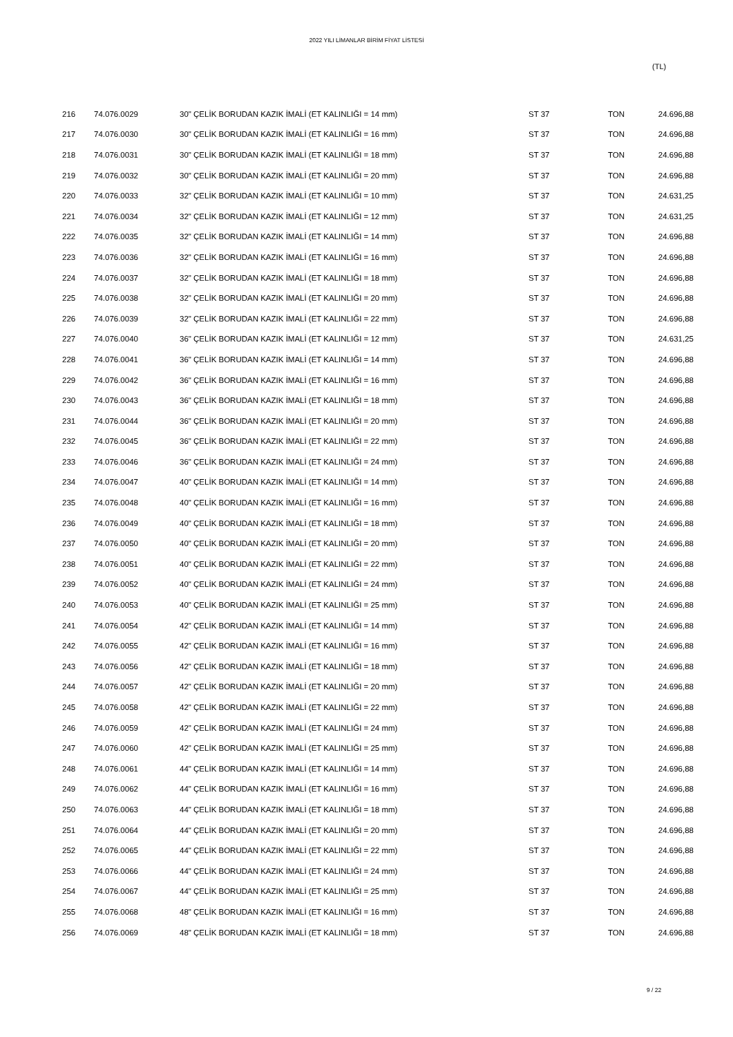2022 YILI LİMANLAR BİRİM FİYAT LİSTESİ
(TL)
| 216 | 74.076.0029 | 30" ÇELİK BORUDAN KAZIK İMALİ (ET KALINLIĞI = 14 mm) | ST 37 | TON | 24.696,88 |
| 217 | 74.076.0030 | 30" ÇELİK BORUDAN KAZIK İMALİ (ET KALINLIĞI = 16 mm) | ST 37 | TON | 24.696,88 |
| 218 | 74.076.0031 | 30" ÇELİK BORUDAN KAZIK İMALİ (ET KALINLIĞI = 18 mm) | ST 37 | TON | 24.696,88 |
| 219 | 74.076.0032 | 30" ÇELİK BORUDAN KAZIK İMALİ (ET KALINLIĞI = 20 mm) | ST 37 | TON | 24.696,88 |
| 220 | 74.076.0033 | 32" ÇELİK BORUDAN KAZIK İMALİ (ET KALINLIĞI = 10 mm) | ST 37 | TON | 24.631,25 |
| 221 | 74.076.0034 | 32" ÇELİK BORUDAN KAZIK İMALİ (ET KALINLIĞI = 12 mm) | ST 37 | TON | 24.631,25 |
| 222 | 74.076.0035 | 32" ÇELİK BORUDAN KAZIK İMALİ (ET KALINLIĞI = 14 mm) | ST 37 | TON | 24.696,88 |
| 223 | 74.076.0036 | 32" ÇELİK BORUDAN KAZIK İMALİ (ET KALINLIĞI = 16 mm) | ST 37 | TON | 24.696,88 |
| 224 | 74.076.0037 | 32" ÇELİK BORUDAN KAZIK İMALİ (ET KALINLIĞI = 18 mm) | ST 37 | TON | 24.696,88 |
| 225 | 74.076.0038 | 32" ÇELİK BORUDAN KAZIK İMALİ (ET KALINLIĞI = 20 mm) | ST 37 | TON | 24.696,88 |
| 226 | 74.076.0039 | 32" ÇELİK BORUDAN KAZIK İMALİ (ET KALINLIĞI = 22 mm) | ST 37 | TON | 24.696,88 |
| 227 | 74.076.0040 | 36" ÇELİK BORUDAN KAZIK İMALİ (ET KALINLIĞI = 12 mm) | ST 37 | TON | 24.631,25 |
| 228 | 74.076.0041 | 36" ÇELİK BORUDAN KAZIK İMALİ (ET KALINLIĞI = 14 mm) | ST 37 | TON | 24.696,88 |
| 229 | 74.076.0042 | 36" ÇELİK BORUDAN KAZIK İMALİ (ET KALINLIĞI = 16 mm) | ST 37 | TON | 24.696,88 |
| 230 | 74.076.0043 | 36" ÇELİK BORUDAN KAZIK İMALİ (ET KALINLIĞI = 18 mm) | ST 37 | TON | 24.696,88 |
| 231 | 74.076.0044 | 36" ÇELİK BORUDAN KAZIK İMALİ (ET KALINLIĞI = 20 mm) | ST 37 | TON | 24.696,88 |
| 232 | 74.076.0045 | 36" ÇELİK BORUDAN KAZIK İMALİ (ET KALINLIĞI = 22 mm) | ST 37 | TON | 24.696,88 |
| 233 | 74.076.0046 | 36" ÇELİK BORUDAN KAZIK İMALİ (ET KALINLIĞI = 24 mm) | ST 37 | TON | 24.696,88 |
| 234 | 74.076.0047 | 40" ÇELİK BORUDAN KAZIK İMALİ (ET KALINLIĞI = 14 mm) | ST 37 | TON | 24.696,88 |
| 235 | 74.076.0048 | 40" ÇELİK BORUDAN KAZIK İMALİ (ET KALINLIĞI = 16 mm) | ST 37 | TON | 24.696,88 |
| 236 | 74.076.0049 | 40" ÇELİK BORUDAN KAZIK İMALİ (ET KALINLIĞI = 18 mm) | ST 37 | TON | 24.696,88 |
| 237 | 74.076.0050 | 40" ÇELİK BORUDAN KAZIK İMALİ (ET KALINLIĞI = 20 mm) | ST 37 | TON | 24.696,88 |
| 238 | 74.076.0051 | 40" ÇELİK BORUDAN KAZIK İMALİ (ET KALINLIĞI = 22 mm) | ST 37 | TON | 24.696,88 |
| 239 | 74.076.0052 | 40" ÇELİK BORUDAN KAZIK İMALİ (ET KALINLIĞI = 24 mm) | ST 37 | TON | 24.696,88 |
| 240 | 74.076.0053 | 40" ÇELİK BORUDAN KAZIK İMALİ (ET KALINLIĞI = 25 mm) | ST 37 | TON | 24.696,88 |
| 241 | 74.076.0054 | 42" ÇELİK BORUDAN KAZIK İMALİ (ET KALINLIĞI = 14 mm) | ST 37 | TON | 24.696,88 |
| 242 | 74.076.0055 | 42" ÇELİK BORUDAN KAZIK İMALİ (ET KALINLIĞI = 16 mm) | ST 37 | TON | 24.696,88 |
| 243 | 74.076.0056 | 42" ÇELİK BORUDAN KAZIK İMALİ (ET KALINLIĞI = 18 mm) | ST 37 | TON | 24.696,88 |
| 244 | 74.076.0057 | 42" ÇELİK BORUDAN KAZIK İMALİ (ET KALINLIĞI = 20 mm) | ST 37 | TON | 24.696,88 |
| 245 | 74.076.0058 | 42" ÇELİK BORUDAN KAZIK İMALİ (ET KALINLIĞI = 22 mm) | ST 37 | TON | 24.696,88 |
| 246 | 74.076.0059 | 42" ÇELİK BORUDAN KAZIK İMALİ (ET KALINLIĞI = 24 mm) | ST 37 | TON | 24.696,88 |
| 247 | 74.076.0060 | 42" ÇELİK BORUDAN KAZIK İMALİ (ET KALINLIĞI = 25 mm) | ST 37 | TON | 24.696,88 |
| 248 | 74.076.0061 | 44" ÇELİK BORUDAN KAZIK İMALİ (ET KALINLIĞI = 14 mm) | ST 37 | TON | 24.696,88 |
| 249 | 74.076.0062 | 44" ÇELİK BORUDAN KAZIK İMALİ (ET KALINLIĞI = 16 mm) | ST 37 | TON | 24.696,88 |
| 250 | 74.076.0063 | 44" ÇELİK BORUDAN KAZIK İMALİ (ET KALINLIĞI = 18 mm) | ST 37 | TON | 24.696,88 |
| 251 | 74.076.0064 | 44" ÇELİK BORUDAN KAZIK İMALİ (ET KALINLIĞI = 20 mm) | ST 37 | TON | 24.696,88 |
| 252 | 74.076.0065 | 44" ÇELİK BORUDAN KAZIK İMALİ (ET KALINLIĞI = 22 mm) | ST 37 | TON | 24.696,88 |
| 253 | 74.076.0066 | 44" ÇELİK BORUDAN KAZIK İMALİ (ET KALINLIĞI = 24 mm) | ST 37 | TON | 24.696,88 |
| 254 | 74.076.0067 | 44" ÇELİK BORUDAN KAZIK İMALİ (ET KALINLIĞI = 25 mm) | ST 37 | TON | 24.696,88 |
| 255 | 74.076.0068 | 48" ÇELİK BORUDAN KAZIK İMALİ (ET KALINLIĞI = 16 mm) | ST 37 | TON | 24.696,88 |
| 256 | 74.076.0069 | 48" ÇELİK BORUDAN KAZIK İMALİ (ET KALINLIĞI = 18 mm) | ST 37 | TON | 24.696,88 |
9 / 22